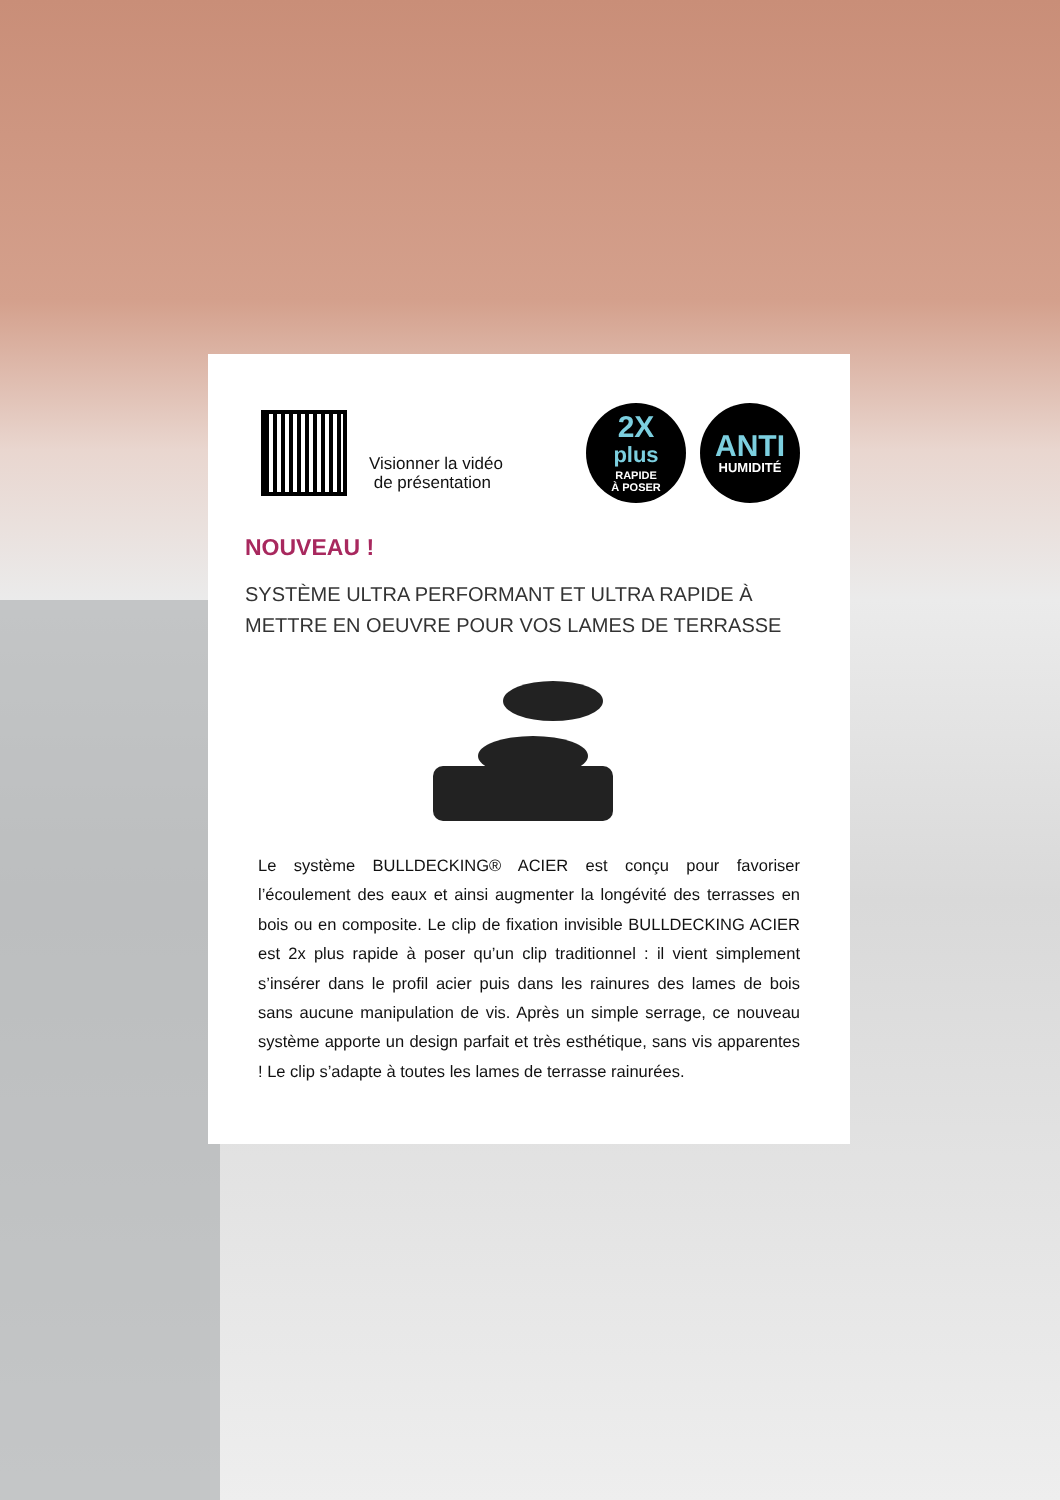Visionner la vidéo
de présentation
2X
plus
RAPIDE
À POSER
ANTI
HUMIDITÉ
NOUVEAU !
SYSTÈME ULTRA PERFORMANT ET ULTRA RAPIDE À METTRE EN OEUVRE POUR VOS LAMES DE TERRASSE
Le système BULLDECKING® ACIER est conçu pour favoriser l’écoulement des eaux et ainsi augmenter la longévité des terrasses en bois ou en composite. Le clip de fixation invisible BULLDECKING ACIER est 2x plus rapide à poser qu’un clip traditionnel : il vient simplement s’insérer dans le profil acier puis dans les rainures des lames de bois sans aucune manipulation de vis. Après un simple serrage, ce nouveau système apporte un design parfait et très esthétique, sans vis apparentes ! Le clip s’adapte à toutes les lames de terrasse rainurées.